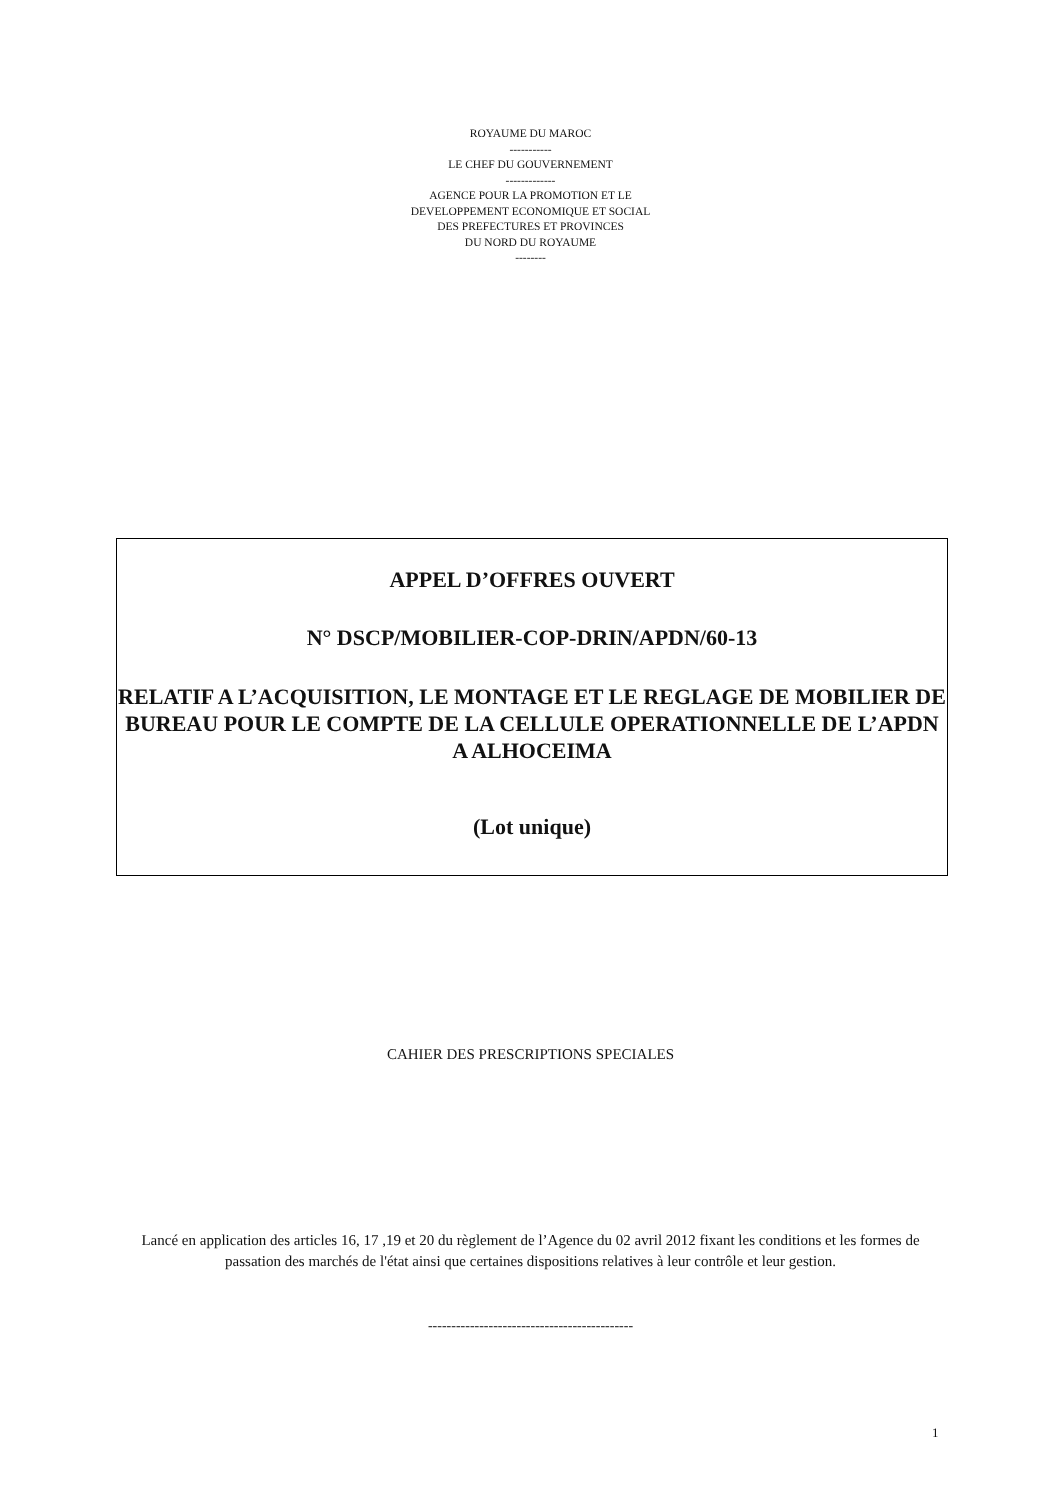ROYAUME DU MAROC
-----------
LE CHEF DU GOUVERNEMENT
-------------
AGENCE POUR LA PROMOTION ET LE
DEVELOPPEMENT ECONOMIQUE ET SOCIAL
DES PREFECTURES ET PROVINCES
DU NORD DU ROYAUME
--------
APPEL D’OFFRES OUVERT
N° DSCP/MOBILIER-COP-DRIN/APDN/60-13
RELATIF A L’ACQUISITION, LE MONTAGE ET LE REGLAGE DE MOBILIER DE BUREAU POUR LE COMPTE DE LA CELLULE OPERATIONNELLE DE L’APDN A ALHOCEIMA
(Lot unique)
CAHIER DES PRESCRIPTIONS SPECIALES
Lancé en application des articles 16, 17 ,19 et 20 du règlement de l’Agence du 02 avril 2012 fixant les conditions et les formes de passation des marchés de l'état ainsi que certaines dispositions relatives à leur contrôle et leur gestion.
--------------------------------------------
1